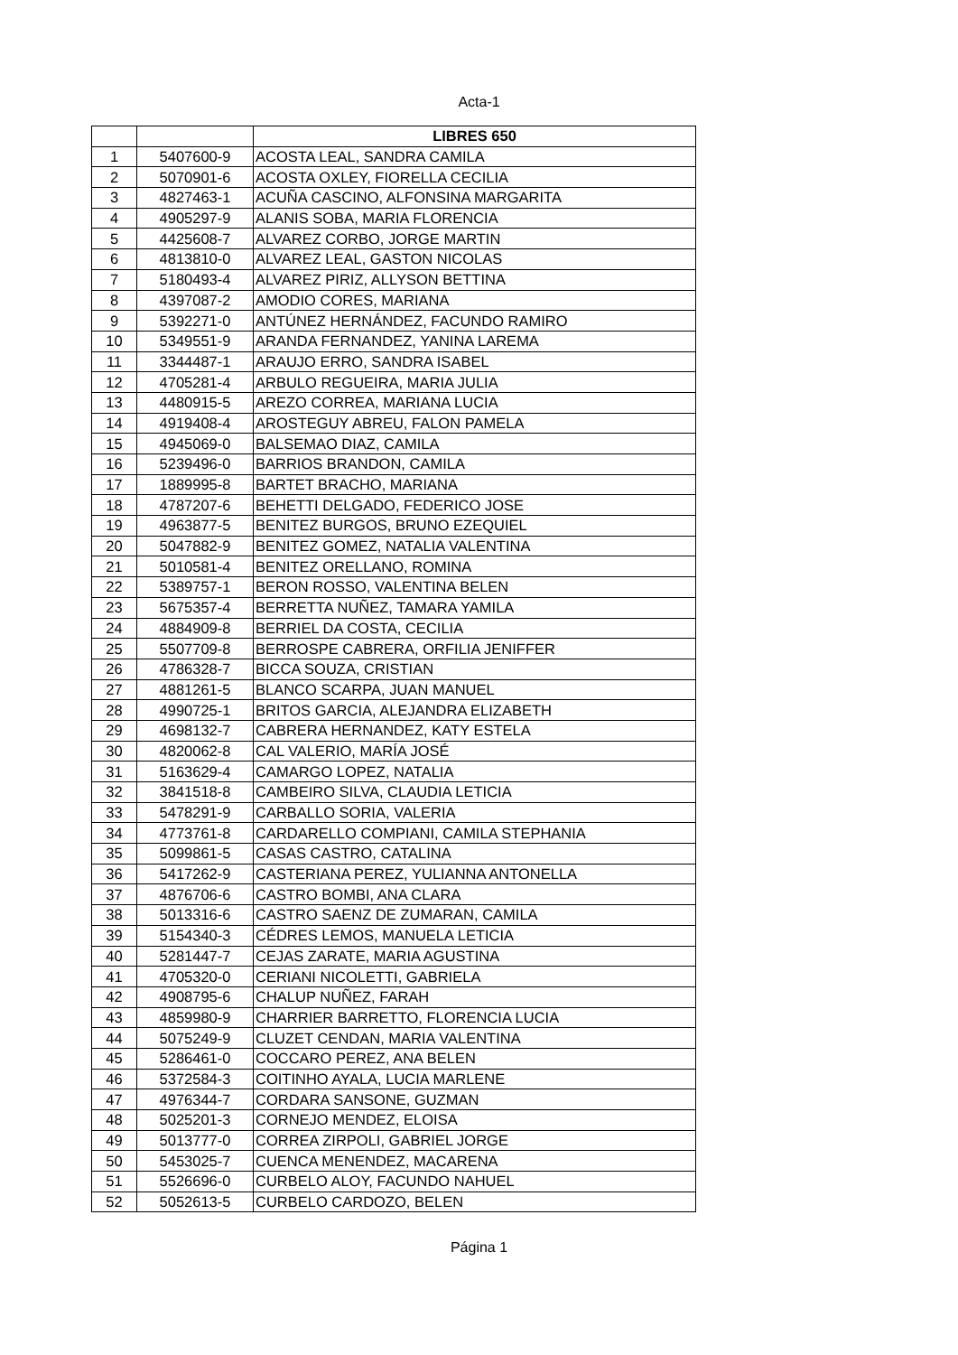Acta-1
| | | LIBRES 650 |
| 1 | 5407600-9 | ACOSTA LEAL, SANDRA CAMILA |
| 2 | 5070901-6 | ACOSTA OXLEY, FIORELLA CECILIA |
| 3 | 4827463-1 | ACUÑA CASCINO, ALFONSINA MARGARITA |
| 4 | 4905297-9 | ALANIS SOBA, MARIA FLORENCIA |
| 5 | 4425608-7 | ALVAREZ CORBO, JORGE MARTIN |
| 6 | 4813810-0 | ALVAREZ LEAL, GASTON NICOLAS |
| 7 | 5180493-4 | ALVAREZ PIRIZ, ALLYSON BETTINA |
| 8 | 4397087-2 | AMODIO CORES, MARIANA |
| 9 | 5392271-0 | ANTÚNEZ HERNÁNDEZ, FACUNDO RAMIRO |
| 10 | 5349551-9 | ARANDA FERNANDEZ, YANINA LAREMA |
| 11 | 3344487-1 | ARAUJO ERRO, SANDRA ISABEL |
| 12 | 4705281-4 | ARBULO REGUEIRA, MARIA JULIA |
| 13 | 4480915-5 | AREZO CORREA, MARIANA LUCIA |
| 14 | 4919408-4 | AROSTEGUY ABREU, FALON PAMELA |
| 15 | 4945069-0 | BALSEMAO DIAZ, CAMILA |
| 16 | 5239496-0 | BARRIOS BRANDON, CAMILA |
| 17 | 1889995-8 | BARTET BRACHO, MARIANA |
| 18 | 4787207-6 | BEHETTI DELGADO, FEDERICO JOSE |
| 19 | 4963877-5 | BENITEZ BURGOS, BRUNO EZEQUIEL |
| 20 | 5047882-9 | BENITEZ GOMEZ, NATALIA VALENTINA |
| 21 | 5010581-4 | BENITEZ ORELLANO, ROMINA |
| 22 | 5389757-1 | BERON ROSSO, VALENTINA BELEN |
| 23 | 5675357-4 | BERRETTA NUÑEZ, TAMARA YAMILA |
| 24 | 4884909-8 | BERRIEL DA COSTA, CECILIA |
| 25 | 5507709-8 | BERROSPE CABRERA, ORFILIA JENIFFER |
| 26 | 4786328-7 | BICCA SOUZA, CRISTIAN |
| 27 | 4881261-5 | BLANCO SCARPA, JUAN MANUEL |
| 28 | 4990725-1 | BRITOS GARCIA, ALEJANDRA ELIZABETH |
| 29 | 4698132-7 | CABRERA HERNANDEZ, KATY ESTELA |
| 30 | 4820062-8 | CAL VALERIO, MARÍA JOSÉ |
| 31 | 5163629-4 | CAMARGO LOPEZ, NATALIA |
| 32 | 3841518-8 | CAMBEIRO SILVA, CLAUDIA LETICIA |
| 33 | 5478291-9 | CARBALLO SORIA, VALERIA |
| 34 | 4773761-8 | CARDARELLO COMPIANI, CAMILA STEPHANIA |
| 35 | 5099861-5 | CASAS CASTRO, CATALINA |
| 36 | 5417262-9 | CASTERIANA PEREZ, YULIANNA ANTONELLA |
| 37 | 4876706-6 | CASTRO BOMBI, ANA CLARA |
| 38 | 5013316-6 | CASTRO SAENZ DE ZUMARAN, CAMILA |
| 39 | 5154340-3 | CÉDRES LEMOS, MANUELA LETICIA |
| 40 | 5281447-7 | CEJAS ZARATE, MARIA AGUSTINA |
| 41 | 4705320-0 | CERIANI NICOLETTI, GABRIELA |
| 42 | 4908795-6 | CHALUP NUÑEZ, FARAH |
| 43 | 4859980-9 | CHARRIER BARRETTO, FLORENCIA LUCIA |
| 44 | 5075249-9 | CLUZET CENDAN, MARIA VALENTINA |
| 45 | 5286461-0 | COCCARO PEREZ, ANA BELEN |
| 46 | 5372584-3 | COITINHO AYALA, LUCIA MARLENE |
| 47 | 4976344-7 | CORDARA SANSONE, GUZMAN |
| 48 | 5025201-3 | CORNEJO MENDEZ, ELOISA |
| 49 | 5013777-0 | CORREA ZIRPOLI, GABRIEL JORGE |
| 50 | 5453025-7 | CUENCA MENENDEZ, MACARENA |
| 51 | 5526696-0 | CURBELO ALOY, FACUNDO NAHUEL |
| 52 | 5052613-5 | CURBELO CARDOZO, BELEN |
Página 1